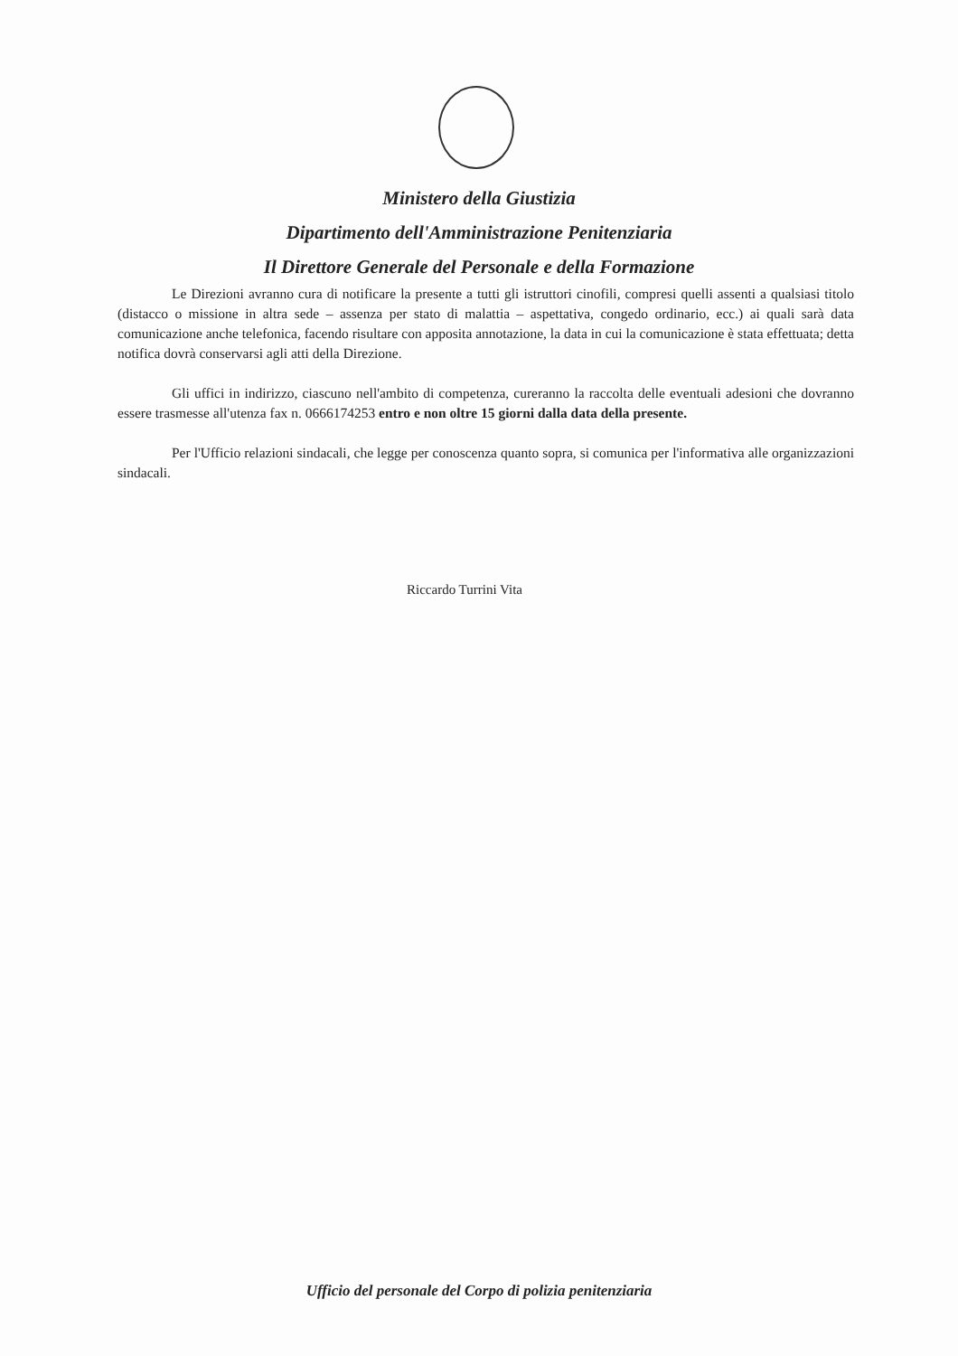Ministero della Giustizia
Dipartimento dell'Amministrazione Penitenziaria
Il Direttore Generale del Personale e della Formazione
Le Direzioni avranno cura di notificare la presente a tutti gli istruttori cinofili, compresi quelli assenti a qualsiasi titolo (distacco o missione in altra sede – assenza per stato di malattia – aspettativa, congedo ordinario, ecc.) ai quali sarà data comunicazione anche telefonica, facendo risultare con apposita annotazione, la data in cui la comunicazione è stata effettuata; detta notifica dovrà conservarsi agli atti della Direzione.
Gli uffici in indirizzo, ciascuno nell'ambito di competenza, cureranno la raccolta delle eventuali adesioni che dovranno essere trasmesse all'utenza fax n. 0666174253 entro e non oltre 15 giorni dalla data della presente.
Per l'Ufficio relazioni sindacali, che legge per conoscenza quanto sopra, si comunica per l'informativa alle organizzazioni sindacali.
Riccardo Turrini Vita
Ufficio del personale del Corpo di polizia penitenziaria